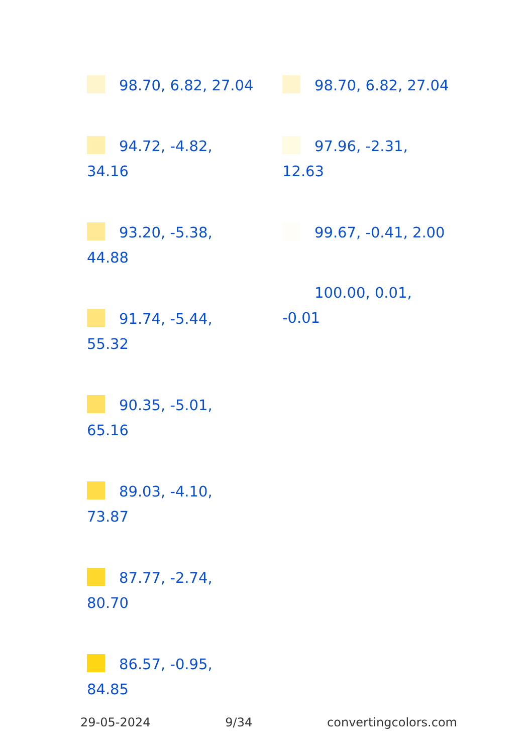98.70, 6.82, 27.04
94.72, -4.82, 34.16
93.20, -5.38, 44.88
91.74, -5.44, 55.32
90.35, -5.01, 65.16
89.03, -4.10, 73.87
87.77, -2.74, 80.70
86.57, -0.95, 84.85
98.70, 6.82, 27.04
97.96, -2.31, 12.63
99.67, -0.41, 2.00
100.00, 0.01, -0.01
29-05-2024 9/34 convertingcolors.com